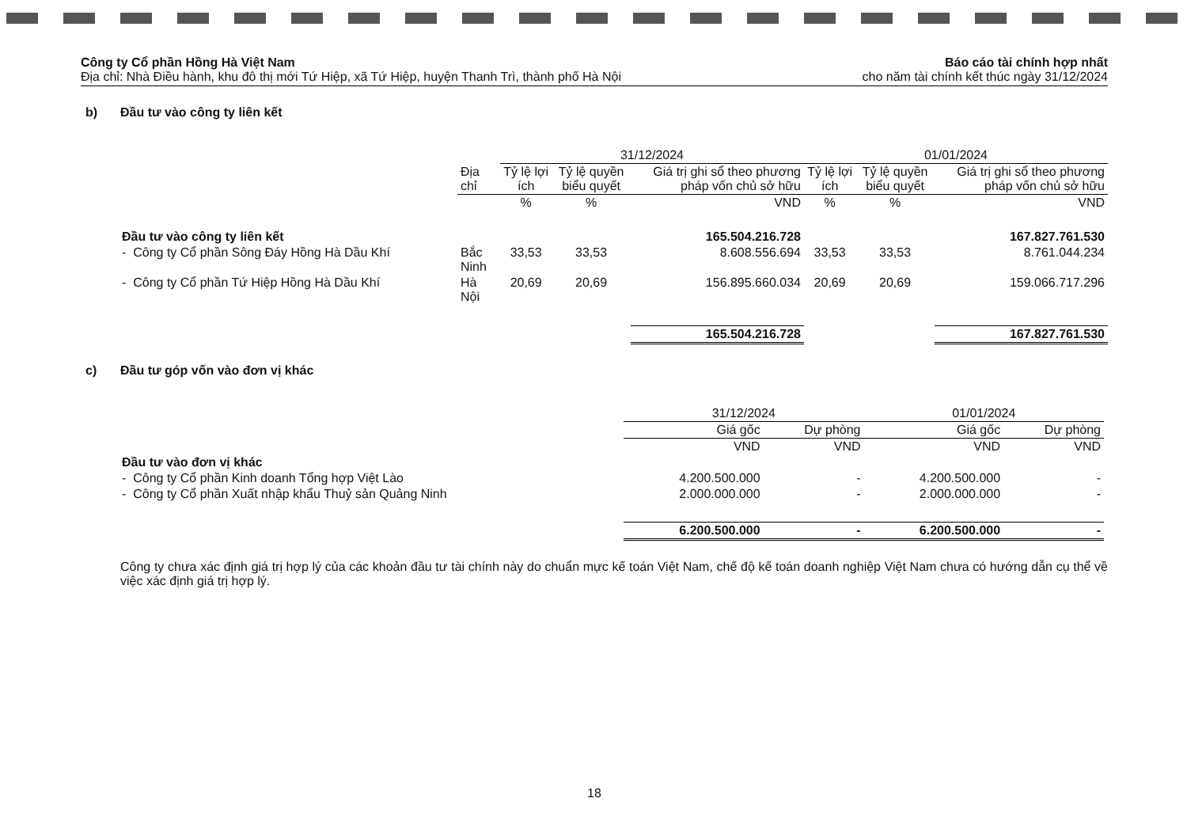Công ty Cổ phần Hồng Hà Việt Nam
Địa chỉ: Nhà Điều hành, khu đô thị mới Tứ Hiệp, xã Tứ Hiệp, huyện Thanh Trì, thành phố Hà Nội
Báo cáo tài chính hợp nhất
cho năm tài chính kết thúc ngày 31/12/2024
b) Đầu tư vào công ty liên kết
| | | 31/12/2024 | | | 01/01/2024 | | |
| --- | --- | --- | --- | --- | --- | --- | --- |
| | Địa chỉ | Tỷ lệ lợi ích | Tỷ lệ quyền biểu quyết | Giá trị ghi sổ theo phương pháp vốn chủ sở hữu | Tỷ lệ lợi ích | Tỷ lệ quyền biểu quyết | Giá trị ghi sổ theo phương pháp vốn chủ sở hữu |
| | | % | % | VND | % | % | VND |
| Đầu tư vào công ty liên kết | | | | 165.504.216.728 | | | 167.827.761.530 |
| - Công ty Cổ phần Sông Đáy Hồng Hà Dầu Khí | Bắc Ninh | 33,53 | 33,53 | 8.608.556.694 | 33,53 | 33,53 | 8.761.044.234 |
| - Công ty Cổ phần Tứ Hiệp Hồng Hà Dầu Khí | Hà Nội | 20,69 | 20,69 | 156.895.660.034 | 20,69 | 20,69 | 159.066.717.296 |
| | | | | 165.504.216.728 | | | 167.827.761.530 |
c) Đầu tư góp vốn vào đơn vị khác
| | 31/12/2024 | | 01/01/2024 | |
| --- | --- | --- | --- | --- |
| | Giá gốc | Dự phòng | Giá gốc | Dự phòng |
| | VND | VND | VND | VND |
| Đầu tư vào đơn vị khác | | | | |
| - Công ty Cổ phần Kinh doanh Tổng hợp Việt Lào | 4.200.500.000 | - | 4.200.500.000 | - |
| - Công ty Cổ phần Xuất nhập khẩu Thuỷ sản Quảng Ninh | 2.000.000.000 | - | 2.000.000.000 | - |
| | 6.200.500.000 | - | 6.200.500.000 | - |
Công ty chưa xác định giá trị hợp lý của các khoản đầu tư tài chính này do chuẩn mực kế toán Việt Nam, chế độ kế toán doanh nghiệp Việt Nam chưa có hướng dẫn cụ thể về việc xác định giá trị hợp lý.
18